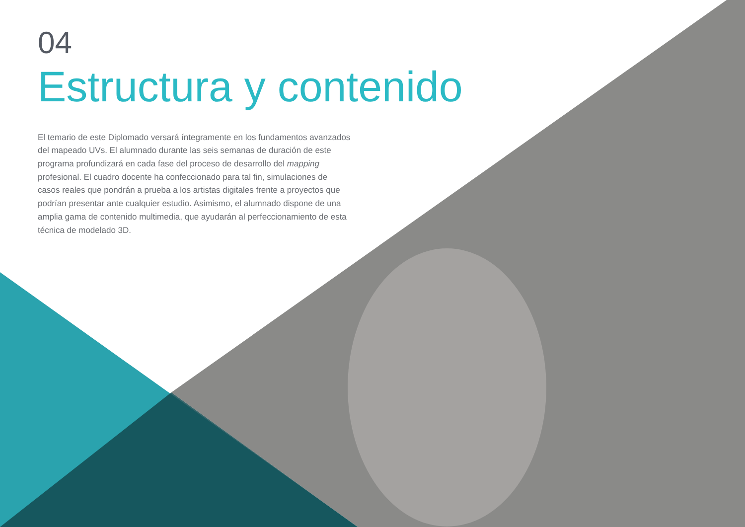04
Estructura y contenido
El temario de este Diplomado versará íntegramente en los fundamentos avanzados del mapeado UVs. El alumnado durante las seis semanas de duración de este programa profundizará en cada fase del proceso de desarrollo del mapping profesional. El cuadro docente ha confeccionado para tal fin, simulaciones de casos reales que pondrán a prueba a los artistas digitales frente a proyectos que podrían presentar ante cualquier estudio. Asimismo, el alumnado dispone de una amplia gama de contenido multimedia, que ayudarán al perfeccionamiento de esta técnica de modelado 3D.